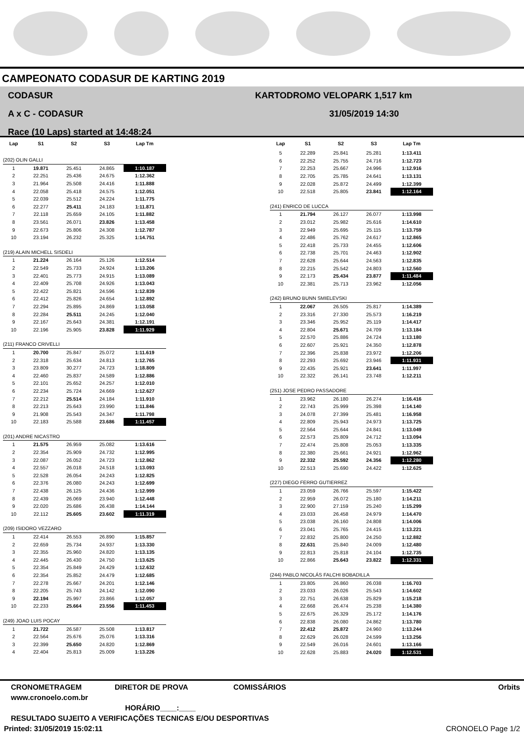CAMPEONATO CODASUR DE KARTING 2019
CODASUR
A x C - CODASUR
Race (10 Laps) started at 14:48:24
KARTODROMO VELOPARK 1,517 km
31/05/2019 14:30
| Lap | S1 | S2 | S3 | Lap Tm |
| --- | --- | --- | --- | --- |
| (202) OLIN GALLI | | | | |
| 1 | 19.871 | 25.451 | 24.865 | 1:10.187 |
| 2 | 22.251 | 25.436 | 24.675 | 1:12.362 |
| 3 | 21.964 | 25.508 | 24.416 | 1:11.888 |
| 4 | 22.058 | 25.418 | 24.575 | 1:12.051 |
| 5 | 22.039 | 25.512 | 24.224 | 1:11.775 |
| 6 | 22.277 | 25.411 | 24.183 | 1:11.871 |
| 7 | 22.118 | 25.659 | 24.105 | 1:11.882 |
| 8 | 23.561 | 26.071 | 23.826 | 1:13.458 |
| 9 | 22.673 | 25.806 | 24.308 | 1:12.787 |
| 10 | 23.194 | 26.232 | 25.325 | 1:14.751 |
| (219) ALAIN MICHELL SISDELI | | | | |
| 1 | 21.224 | 26.164 | 25.126 | 1:12.514 |
| 2 | 22.549 | 25.733 | 24.924 | 1:13.206 |
| 3 | 22.401 | 25.773 | 24.915 | 1:13.089 |
| 4 | 22.409 | 25.708 | 24.926 | 1:13.043 |
| 5 | 22.422 | 25.821 | 24.596 | 1:12.839 |
| 6 | 22.412 | 25.826 | 24.654 | 1:12.892 |
| 7 | 22.294 | 25.895 | 24.869 | 1:13.058 |
| 8 | 22.284 | 25.511 | 24.245 | 1:12.040 |
| 9 | 22.167 | 25.643 | 24.381 | 1:12.191 |
| 10 | 22.196 | 25.905 | 23.828 | 1:11.929 |
| (211) FRANCO CRIVELLI | | | | |
| 1 | 20.700 | 25.847 | 25.072 | 1:11.619 |
| 2 | 22.318 | 25.634 | 24.813 | 1:12.765 |
| 3 | 23.809 | 30.277 | 24.723 | 1:18.809 |
| 4 | 22.460 | 25.837 | 24.589 | 1:12.886 |
| 5 | 22.101 | 25.652 | 24.257 | 1:12.010 |
| 6 | 22.234 | 25.724 | 24.669 | 1:12.627 |
| 7 | 22.212 | 25.514 | 24.184 | 1:11.910 |
| 8 | 22.213 | 25.643 | 23.990 | 1:11.846 |
| 9 | 21.908 | 25.543 | 24.347 | 1:11.798 |
| 10 | 22.183 | 25.588 | 23.686 | 1:11.457 |
| (201) ANDRE NICASTRO | | | | |
| 1 | 21.575 | 26.959 | 25.082 | 1:13.616 |
| 2 | 22.354 | 25.909 | 24.732 | 1:12.995 |
| 3 | 22.087 | 26.052 | 24.723 | 1:12.862 |
| 4 | 22.557 | 26.018 | 24.518 | 1:13.093 |
| 5 | 22.528 | 26.054 | 24.243 | 1:12.825 |
| 6 | 22.376 | 26.080 | 24.243 | 1:12.699 |
| 7 | 22.438 | 26.125 | 24.436 | 1:12.999 |
| 8 | 22.439 | 26.069 | 23.940 | 1:12.448 |
| 9 | 22.020 | 25.686 | 26.438 | 1:14.144 |
| 10 | 22.112 | 25.605 | 23.602 | 1:11.319 |
| (209) ISIDORO VEZZARO | | | | |
| 1 | 22.414 | 26.553 | 26.890 | 1:15.857 |
| 2 | 22.659 | 25.734 | 24.937 | 1:13.330 |
| 3 | 22.355 | 25.960 | 24.820 | 1:13.135 |
| 4 | 22.445 | 26.430 | 24.750 | 1:13.625 |
| 5 | 22.354 | 25.849 | 24.429 | 1:12.632 |
| 6 | 22.354 | 25.852 | 24.479 | 1:12.685 |
| 7 | 22.278 | 25.667 | 24.201 | 1:12.146 |
| 8 | 22.205 | 25.743 | 24.142 | 1:12.090 |
| 9 | 22.194 | 25.997 | 23.866 | 1:12.057 |
| 10 | 22.233 | 25.664 | 23.556 | 1:11.453 |
| (249) JOAO LUIS POCAY | | | | |
| 1 | 21.722 | 26.587 | 25.508 | 1:13.817 |
| 2 | 22.564 | 25.676 | 25.076 | 1:13.316 |
| 3 | 22.399 | 25.650 | 24.820 | 1:12.869 |
| 4 | 22.404 | 25.813 | 25.009 | 1:13.226 |
| Lap | S1 | S2 | S3 | Lap Tm |
| --- | --- | --- | --- | --- |
| 5 | 22.289 | 25.841 | 25.281 | 1:13.411 |
| 6 | 22.252 | 25.755 | 24.716 | 1:12.723 |
| 7 | 22.253 | 25.667 | 24.996 | 1:12.916 |
| 8 | 22.705 | 25.785 | 24.641 | 1:13.131 |
| 9 | 22.028 | 25.872 | 24.499 | 1:12.399 |
| 10 | 22.518 | 25.805 | 23.841 | 1:12.164 |
| (241) ENRICO DE LUCCA | | | | |
| 1 | 21.794 | 26.127 | 26.077 | 1:13.998 |
| 2 | 23.012 | 25.982 | 25.616 | 1:14.610 |
| 3 | 22.949 | 25.695 | 25.115 | 1:13.759 |
| 4 | 22.486 | 25.762 | 24.617 | 1:12.865 |
| 5 | 22.418 | 25.733 | 24.455 | 1:12.606 |
| 6 | 22.738 | 25.701 | 24.463 | 1:12.902 |
| 7 | 22.628 | 25.644 | 24.563 | 1:12.835 |
| 8 | 22.215 | 25.542 | 24.803 | 1:12.560 |
| 9 | 22.173 | 25.434 | 23.877 | 1:11.484 |
| 10 | 22.381 | 25.713 | 23.962 | 1:12.056 |
| (242) BRUNO BUNN SMIELEVSKI | | | | |
| 1 | 22.067 | 26.505 | 25.817 | 1:14.389 |
| 2 | 23.316 | 27.330 | 25.573 | 1:16.219 |
| 3 | 23.346 | 25.952 | 25.119 | 1:14.417 |
| 4 | 22.804 | 25.671 | 24.709 | 1:13.184 |
| 5 | 22.570 | 25.886 | 24.724 | 1:13.180 |
| 6 | 22.607 | 25.921 | 24.350 | 1:12.878 |
| 7 | 22.396 | 25.838 | 23.972 | 1:12.206 |
| 8 | 22.293 | 25.692 | 23.946 | 1:11.931 |
| 9 | 22.435 | 25.921 | 23.641 | 1:11.997 |
| 10 | 22.322 | 26.141 | 23.748 | 1:12.211 |
| (251) JOSE PEDRO PASSADORE | | | | |
| 1 | 23.962 | 26.180 | 26.274 | 1:16.416 |
| 2 | 22.743 | 25.999 | 25.398 | 1:14.140 |
| 3 | 24.078 | 27.399 | 25.481 | 1:16.958 |
| 4 | 22.809 | 25.943 | 24.973 | 1:13.725 |
| 5 | 22.564 | 25.644 | 24.841 | 1:13.049 |
| 6 | 22.573 | 25.809 | 24.712 | 1:13.094 |
| 7 | 22.474 | 25.808 | 25.053 | 1:13.335 |
| 8 | 22.380 | 25.661 | 24.921 | 1:12.962 |
| 9 | 22.332 | 25.592 | 24.356 | 1:12.280 |
| 10 | 22.513 | 25.690 | 24.422 | 1:12.625 |
| (227) DIEGO FERRO GUTIERREZ | | | | |
| 1 | 23.059 | 26.766 | 25.597 | 1:15.422 |
| 2 | 22.959 | 26.072 | 25.180 | 1:14.211 |
| 3 | 22.900 | 27.159 | 25.240 | 1:15.299 |
| 4 | 23.033 | 26.458 | 24.979 | 1:14.470 |
| 5 | 23.038 | 26.160 | 24.808 | 1:14.006 |
| 6 | 23.041 | 25.765 | 24.415 | 1:13.221 |
| 7 | 22.832 | 25.800 | 24.250 | 1:12.882 |
| 8 | 22.631 | 25.840 | 24.009 | 1:12.480 |
| 9 | 22.813 | 25.818 | 24.104 | 1:12.735 |
| 10 | 22.866 | 25.643 | 23.822 | 1:12.331 |
| (244) PABLO NICOLÁS FALCHI BOBADILLA | | | | |
| 1 | 23.805 | 26.860 | 26.038 | 1:16.703 |
| 2 | 23.033 | 26.026 | 25.543 | 1:14.602 |
| 3 | 22.751 | 26.638 | 25.829 | 1:15.218 |
| 4 | 22.668 | 26.474 | 25.238 | 1:14.380 |
| 5 | 22.675 | 26.329 | 25.172 | 1:14.176 |
| 6 | 22.838 | 26.080 | 24.862 | 1:13.780 |
| 7 | 22.412 | 25.872 | 24.960 | 1:13.244 |
| 8 | 22.629 | 26.028 | 24.599 | 1:13.256 |
| 9 | 22.549 | 26.016 | 24.601 | 1:13.166 |
| 10 | 22.628 | 25.883 | 24.020 | 1:12.531 |
CRONOMETRAGEM DIRETOR DE PROVA COMISSÁRIOS Orbits
www.cronoelo.com.br
HORÁRIO____:____
RESULTADO SUJEITO A VERIFICAÇÕES TECNICAS E/OU DESPORTIVAS
Printed: 31/05/2019 15:02:11 CRONOELO Page 1/2